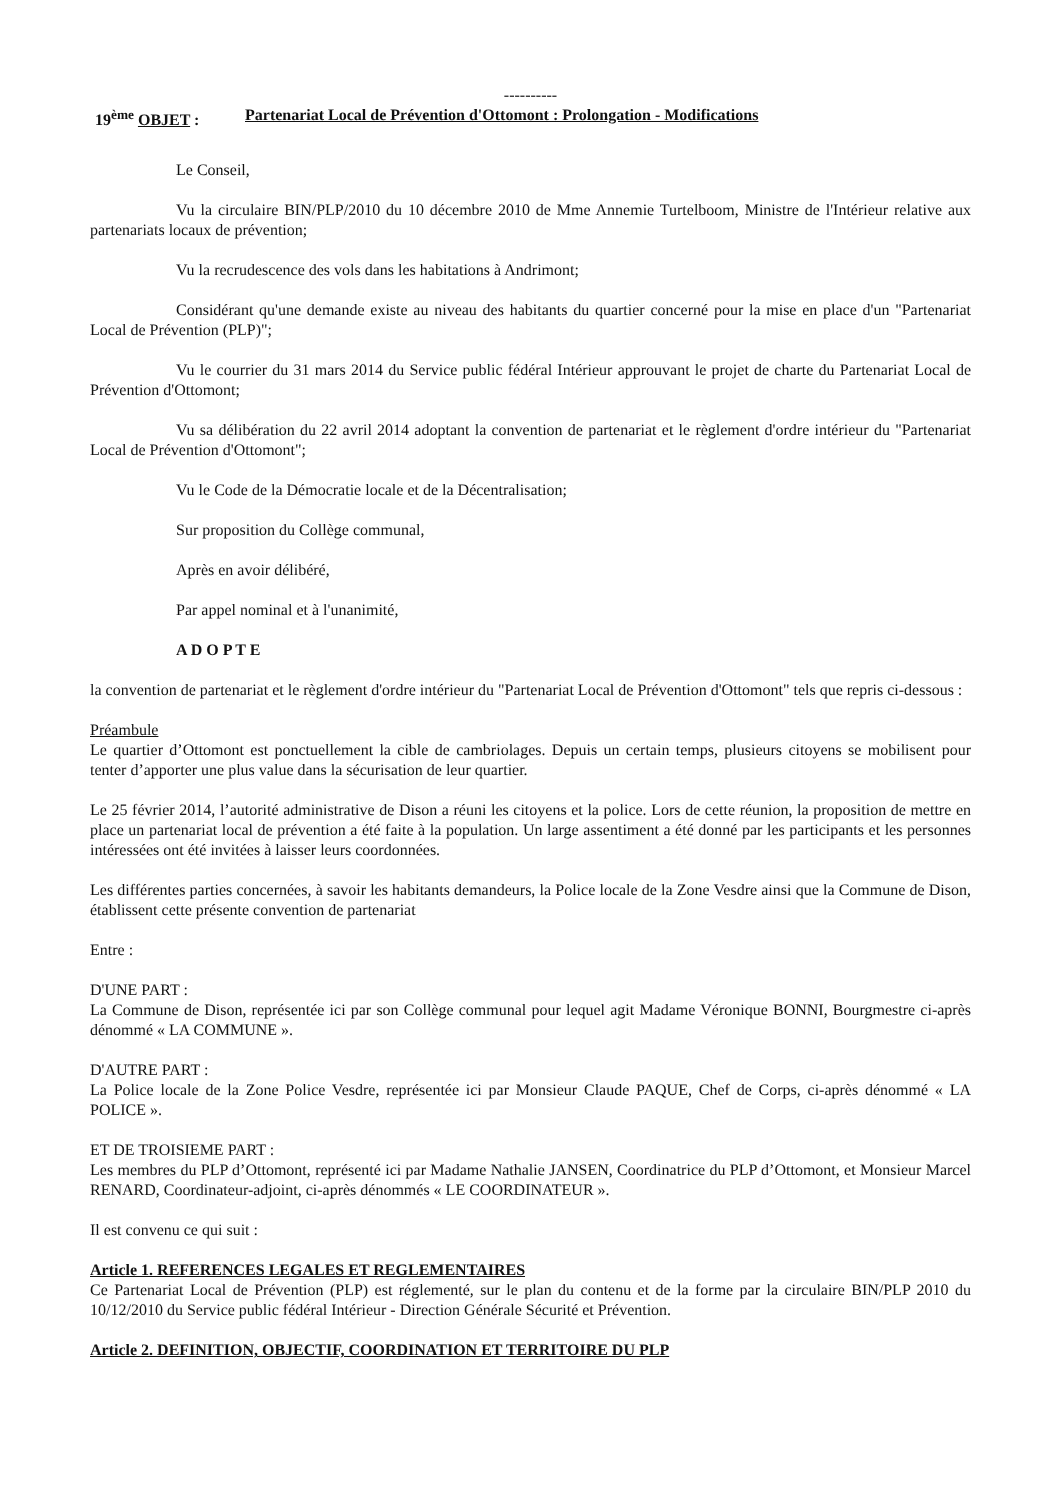----------
19<sup>ème</sup> OBJET : Partenariat Local de Prévention d'Ottomont : Prolongation - Modifications
Le Conseil,
Vu la circulaire BIN/PLP/2010 du 10 décembre 2010 de Mme Annemie Turtelboom, Ministre de l'Intérieur relative aux partenariats locaux de prévention;
Vu la recrudescence des vols dans les habitations à Andrimont;
Considérant qu'une demande existe au niveau des habitants du quartier concerné pour la mise en place d'un "Partenariat Local de Prévention (PLP)";
Vu le courrier du 31 mars 2014 du Service public fédéral Intérieur approuvant le projet de charte du Partenariat Local de Prévention d'Ottomont;
Vu sa délibération du 22 avril 2014 adoptant la convention de partenariat et le règlement d'ordre intérieur du "Partenariat Local de Prévention d'Ottomont";
Vu le Code de la Démocratie locale et de la Décentralisation;
Sur proposition du Collège communal,
Après en avoir délibéré,
Par appel nominal et à l'unanimité,
A D O P T E
la convention de partenariat et le règlement d'ordre intérieur du "Partenariat Local de Prévention d'Ottomont" tels que repris ci-dessous :
Préambule
Le quartier d’Ottomont est ponctuellement la cible de cambriolages. Depuis un certain temps, plusieurs citoyens se mobilisent pour tenter d’apporter une plus value dans la sécurisation de leur quartier.
Le 25 février 2014, l’autorité administrative de Dison a réuni les citoyens et la police. Lors de cette réunion, la proposition de mettre en place un partenariat local de prévention a été faite à la population. Un large assentiment a été donné par les participants et les personnes intéressées ont été invitées à laisser leurs coordonnées.
Les différentes parties concernées, à savoir les habitants demandeurs, la Police locale de la Zone Vesdre ainsi que la Commune de Dison, établissent cette présente convention de partenariat
Entre :
D'UNE PART :
La Commune de Dison, représentée ici par son Collège communal pour lequel agit Madame Véronique BONNI, Bourgmestre ci-après dénommé « LA COMMUNE ».
D'AUTRE PART :
La Police locale de la Zone Police Vesdre, représentée ici par Monsieur Claude PAQUE, Chef de Corps, ci-après dénommé « LA POLICE ».
ET DE TROISIEME PART :
Les membres du PLP d’Ottomont, représenté ici par Madame Nathalie JANSEN, Coordinatrice du PLP d’Ottomont, et Monsieur Marcel RENARD, Coordinateur-adjoint, ci-après dénommés « LE COORDINATEUR ».
Il est convenu ce qui suit :
Article 1. REFERENCES LEGALES ET REGLEMENTAIRES
Ce Partenariat Local de Prévention (PLP) est réglementé, sur le plan du contenu et de la forme par la circulaire BIN/PLP 2010 du 10/12/2010 du Service public fédéral Intérieur - Direction Générale Sécurité et Prévention.
Article 2. DEFINITION, OBJECTIF, COORDINATION ET TERRITOIRE DU PLP